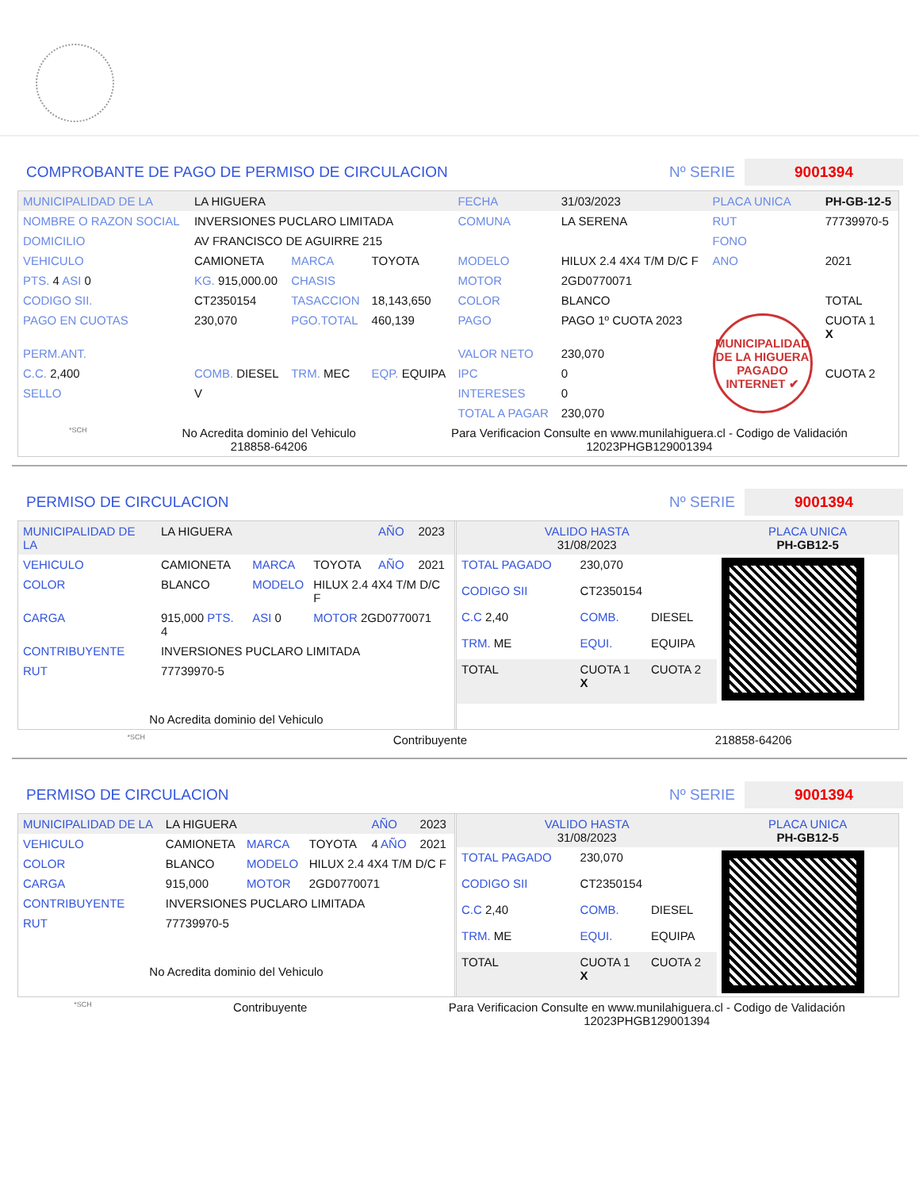COMPROBANTE DE PAGO DE PERMISO DE CIRCULACION Nº SERIE 9001394
| MUNICIPALIDAD DE LA | LA HIGUERA | | | FECHA | 31/03/2023 | PLACA UNICA | PH-GB-12-5 |
| NOMBRE O RAZON SOCIAL | INVERSIONES PUCLARO LIMITADA | | | COMUNA | LA SERENA | RUT | 77739970-5 |
| DOMICILIO | AV FRANCISCO DE AGUIRRE 215 | | | | | FONO | |
| VEHICULO | CAMIONETA | MARCA | TOYOTA | MODELO | HILUX 2.4 4X4 T/M D/C F | ANO | 2021 |
| PTS. 4 ASI 0 | KG. 915,000.00 | CHASIS | | MOTOR | 2GD0770071 | | |
| CODIGO SII. | CT2350154 | TASACCION | 18,143,650 | COLOR | BLANCO | | TOTAL |
| PAGO EN CUOTAS | 230,070 | PGO.TOTAL | 460,139 | PAGO | PAGO 1º CUOTA 2023 | MUNICIPALIDAD DE LA HIGUERA PAGADO INTERNET ✔ | CUOTA 1 X |
| PERM.ANT. | | | | VALOR NETO | 230,070 | | |
| C.C. 2,400 | COMB. DIESEL | TRM. MEC | EQP. EQUIPA | IPC | 0 | | CUOTA 2 |
| SELLO | V | | | INTERESES | 0 | | |
| | | | | TOTAL A PAGAR | 230,070 | | |
*SCH No Acredita dominio del Vehiculo
218858-64206 Para Verificacion Consulte en www.munilahiguera.cl - Codigo de Validación
12023PHGB129001394
PERMISO DE CIRCULACION Nº SERIE 9001394
| MUNICIPALIDAD DE LA | LA HIGUERA | | | AÑO | 2023 |
| VEHICULO | CAMIONETA | MARCA | TOYOTA | AÑO | 2021 |
| COLOR | BLANCO | MODELO | HILUX 2.4 4X4 T/M D/C F | | |
| CARGA | 915,000 PTS. 4 | ASI 0 | MOTOR 2GD0770071 | | |
| CONTRIBUYENTE | INVERSIONES PUCLARO LIMITADA | | | | |
| RUT | 77739970-5 | | | | |
| No Acredita dominio del Vehiculo | | | | | |
| VALIDO HASTA 31/08/2023 | | | PLACA UNICA PH-GB12-5 |
| TOTAL PAGADO | 230,070 | | |
| CODIGO SII | CT2350154 | | |
| C.C 2,40 | COMB. | DIESEL | |
| TRM. ME | EQUI. | EQUIPA | |
| TOTAL | CUOTA 1 X | CUOTA 2 | |
*SCH Contribuyente 218858-64206
PERMISO DE CIRCULACION Nº SERIE 9001394
| MUNICIPALIDAD DE LA | LA HIGUERA | | | AÑO | 2023 |
| VEHICULO | CAMIONETA | MARCA | TOYOTA | 4 AÑO | 2021 |
| COLOR | BLANCO | MODELO | HILUX 2.4 4X4 T/M D/C F | | |
| CARGA | 915,000 | MOTOR | 2GD0770071 | | |
| CONTRIBUYENTE | INVERSIONES PUCLARO LIMITADA | | | | |
| RUT | 77739970-5 | | | | |
| No Acredita dominio del Vehiculo | | | | | |
| VALIDO HASTA 31/08/2023 | | | PLACA UNICA PH-GB12-5 |
| TOTAL PAGADO | 230,070 | | |
| CODIGO SII | CT2350154 | | |
| C.C 2,40 | COMB. | DIESEL | |
| TRM. ME | EQUI. | EQUIPA | |
| TOTAL | CUOTA 1 X | CUOTA 2 | |
*SCH Contribuyente Para Verificacion Consulte en www.munilahiguera.cl - Codigo de Validación
12023PHGB129001394